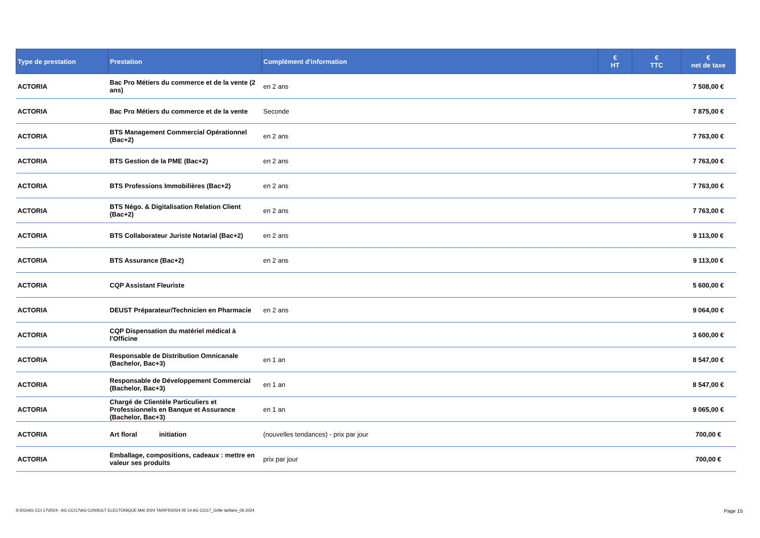| Type de prestation | Prestation | Complément d'information | € HT | € TTC | € net de taxe |
| --- | --- | --- | --- | --- | --- |
| ACTORIA | Bac Pro Métiers du commerce et de la vente (2 ans) | en 2 ans | | | 7 508,00 € |
| ACTORIA | Bac Pro Métiers du commerce et de la vente | Seconde | | | 7 875,00 € |
| ACTORIA | BTS Management Commercial Opérationnel (Bac+2) | en 2 ans | | | 7 763,00 € |
| ACTORIA | BTS Gestion de la PME (Bac+2) | en 2 ans | | | 7 763,00 € |
| ACTORIA | BTS Professions Immobilières (Bac+2) | en 2 ans | | | 7 763,00 € |
| ACTORIA | BTS Négo. & Digitalisation Relation Client (Bac+2) | en 2 ans | | | 7 763,00 € |
| ACTORIA | BTS Collaborateur Juriste Notarial (Bac+2) | en 2 ans | | | 9 113,00 € |
| ACTORIA | BTS Assurance (Bac+2) | en 2 ans | | | 9 113,00 € |
| ACTORIA | CQP Assistant Fleuriste | | | | 5 600,00 € |
| ACTORIA | DEUST Préparateur/Technicien en Pharmacie | en 2 ans | | | 9 064,00 € |
| ACTORIA | CQP Dispensation du matériel médical à l'Officine | | | | 3 600,00 € |
| ACTORIA | Responsable de Distribution Omnicanale (Bachelor, Bac+3) | en 1 an | | | 8 547,00 € |
| ACTORIA | Responsable de Développement Commercial (Bachelor, Bac+3) | en 1 an | | | 8 547,00 € |
| ACTORIA | Chargé de Clientèle Particuliers et Professionnels en Banque et Assurance (Bachelor, Bac+3) | en 1 an | | | 9 065,00 € |
| ACTORIA | Art floral initiation | (nouvelles tendances) - prix par jour | | | 700,00 € |
| ACTORIA | Emballage, compositions, cadeaux : mettre en valeur ses produits | prix par jour | | | 700,00 € |
S:\DG\AG CCI 17\2024 - AG CCI17\AG CONSULT ELECTONIQUE MAI 2024 TARIFS\2024 05 14 AG CCI17_Grille tarifaire_06 2024 Page 15